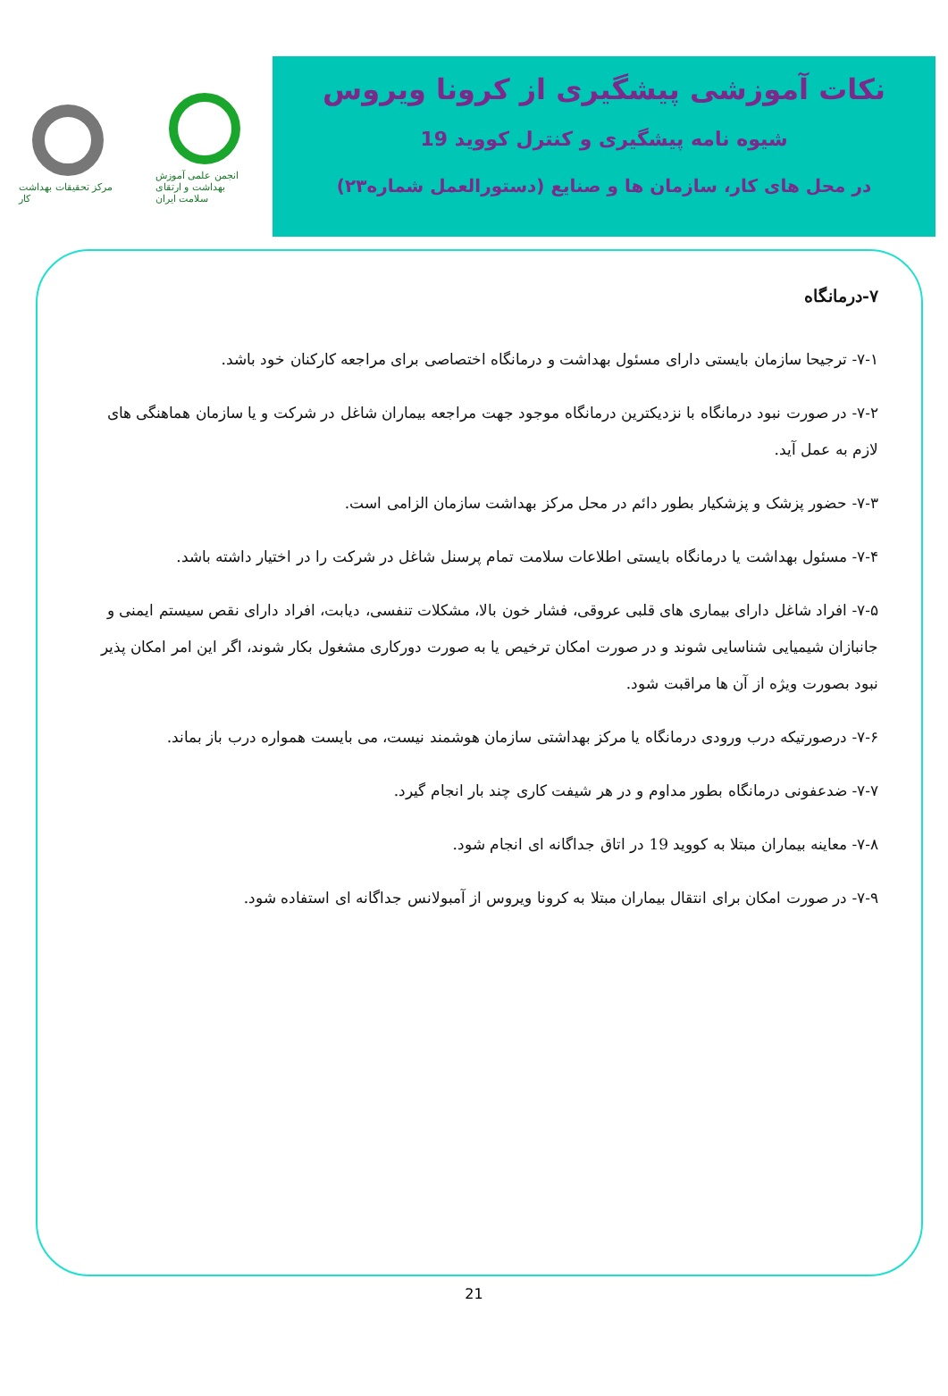مرکز تحقیقات بهداشت کار
انجمن علمی آموزش بهداشت و ارتقای سلامت ایران
نکات آموزشی پیشگیری از کرونا ویروس
شیوه نامه پیشگیری و کنترل کووید 19
در محل های کار، سازمان ها و صنایع (دستورالعمل شماره۲۳)
۷-درمانگاه
۷-۱- ترجیحا سازمان بایستی دارای مسئول بهداشت و درمانگاه اختصاصی برای مراجعه کارکنان خود باشد.
۷-۲- در صورت نبود درمانگاه با نزدیکترین درمانگاه موجود جهت مراجعه بیماران شاغل در شرکت و یا سازمان هماهنگی های لازم به عمل آید.
۷-۳- حضور پزشک و پزشکیار بطور دائم در محل مرکز بهداشت سازمان الزامی است.
۷-۴- مسئول بهداشت یا درمانگاه بایستی اطلاعات سلامت تمام پرسنل شاغل در شرکت را در اختیار داشته باشد.
۷-۵- افراد شاغل دارای بیماری های قلبی عروقی، فشار خون بالا، مشکلات تنفسی، دیابت، افراد دارای نقص سیستم ایمنی و جانبازان شیمیایی شناسایی شوند و در صورت امکان ترخیص یا به صورت دورکاری مشغول بکار شوند، اگر این امر امکان پذیر نبود بصورت ویژه از آن ها مراقبت شود.
۷-۶- درصورتیکه درب ورودی درمانگاه یا مرکز بهداشتی سازمان هوشمند نیست، می بایست همواره درب باز بماند.
۷-۷- ضدعفونی درمانگاه بطور مداوم و در هر شیفت کاری چند بار انجام گیرد.
۷-۸- معاینه بیماران مبتلا به کووید 19 در اتاق جداگانه ای انجام شود.
۷-۹- در صورت امکان برای انتقال بیماران مبتلا به کرونا ویروس از آمبولانس جداگانه ای استفاده شود.
21